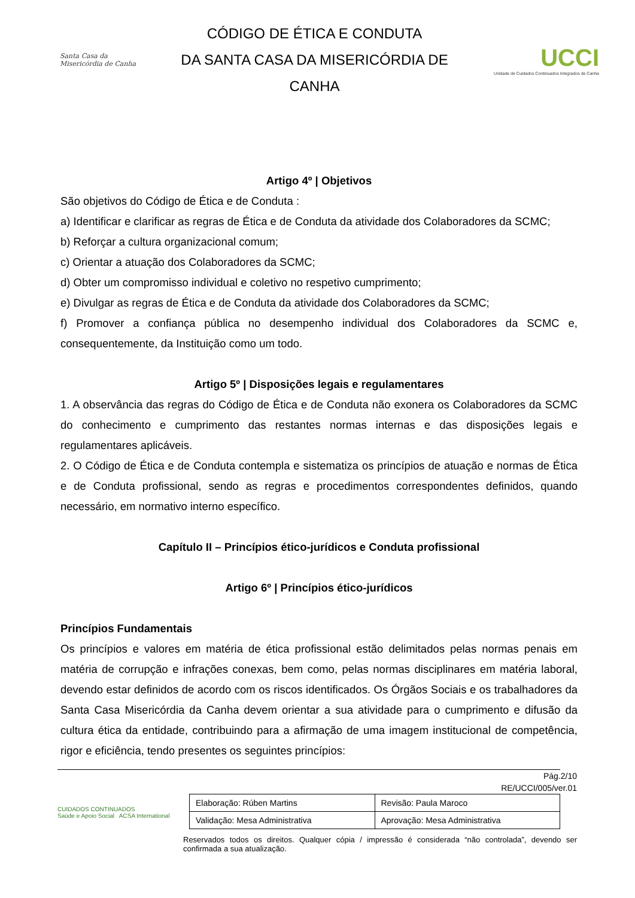Santa Casa da Misericórdia de Canha
CÓDIGO DE ÉTICA E CONDUTA
DA SANTA CASA DA MISERICÓRDIA DE
CANHA
UCCI
Unidade de Cuidados Continuados Integrados de Canha
Artigo 4º | Objetivos
São objetivos do Código de Ética e de Conduta :
a) Identificar e clarificar as regras de Ética e de Conduta da atividade dos Colaboradores da SCMC;
b) Reforçar a cultura organizacional comum;
c) Orientar a atuação dos Colaboradores da SCMC;
d) Obter um compromisso individual e coletivo no respetivo cumprimento;
e) Divulgar as regras de Ética e de Conduta da atividade dos Colaboradores da SCMC;
f) Promover a confiança pública no desempenho individual dos Colaboradores da SCMC e, consequentemente, da Instituição como um todo.
Artigo 5º | Disposições legais e regulamentares
1. A observância das regras do Código de Ética e de Conduta não exonera os Colaboradores da SCMC do conhecimento e cumprimento das restantes normas internas e das disposições legais e regulamentares aplicáveis.
2. O Código de Ética e de Conduta contempla e sistematiza os princípios de atuação e normas de Ética e de Conduta profissional, sendo as regras e procedimentos correspondentes definidos, quando necessário, em normativo interno específico.
Capítulo II – Princípios ético-jurídicos e Conduta profissional
Artigo 6º | Princípios ético-jurídicos
Princípios Fundamentais
Os princípios e valores em matéria de ética profissional estão delimitados pelas normas penais em matéria de corrupção e infrações conexas, bem como, pelas normas disciplinares em matéria laboral, devendo estar definidos de acordo com os riscos identificados. Os Órgãos Sociais e os trabalhadores da Santa Casa Misericórdia da Canha devem orientar a sua atividade para o cumprimento e difusão da cultura ética da entidade, contribuindo para a afirmação de uma imagem institucional de competência, rigor e eficiência, tendo presentes os seguintes princípios:
Pág.2/10
RE/UCCI/005/ver.01
CUIDADOS CONTINUADOS
Saúde e Apoio Social ACSA International
| Elaboração: Rúben Martins | Revisão: Paula Maroco |
| Validação: Mesa Administrativa | Aprovação: Mesa Administrativa |
Reservados todos os direitos. Qualquer cópia / impressão é considerada “não controlada”, devendo ser confirmada a sua atualização.